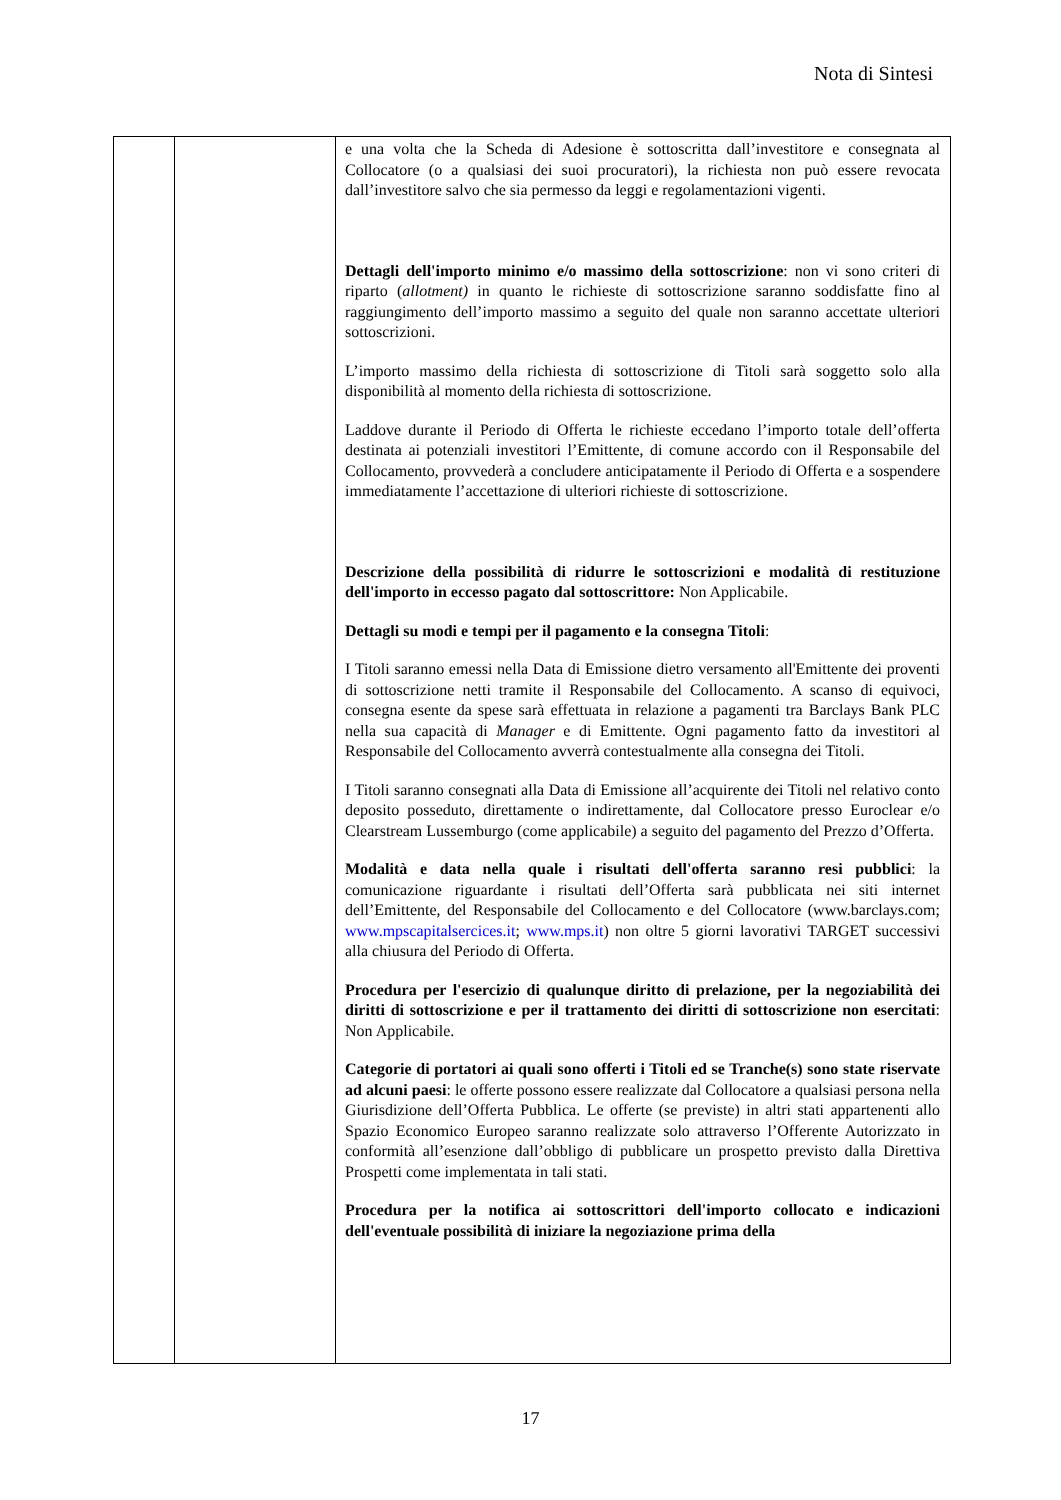Nota di Sintesi
| | | e una volta che la Scheda di Adesione è sottoscritta dall’investitore e consegnata al Collocatore (o a qualsiasi dei suoi procuratori), la richiesta non può essere revocata dall’investitore salvo che sia permesso da leggi e regolamentazioni vigenti. Dettagli dell'importo minimo e/o massimo della sottoscrizione : non vi sono criteri di riparto ( allotment) in quanto le richieste di sottoscrizione saranno soddisfatte fino al raggiungimento dell’importo massimo a seguito del quale non saranno accettate ulteriori sottoscrizioni. L’importo massimo della richiesta di sottoscrizione di Titoli sarà soggetto solo alla disponibilità al momento della richiesta di sottoscrizione. Laddove durante il Periodo di Offerta le richieste eccedano l’importo totale dell’offerta destinata ai potenziali investitori l’Emittente, di comune accordo con il Responsabile del Collocamento, provvederà a concludere anticipatamente il Periodo di Offerta e a sospendere immediatamente l’accettazione di ulteriori richieste di sottoscrizione. Descrizione della possibilità di ridurre le sottoscrizioni e modalità di restituzione dell'importo in eccesso pagato dal sottoscrittore: Non Applicabile. Dettagli su modi e tempi per il pagamento e la consegna Titoli : I Titoli saranno emessi nella Data di Emissione dietro versamento all'Emittente dei proventi di sottoscrizione netti tramite il Responsabile del Collocamento. A scanso di equivoci, consegna esente da spese sarà effettuata in relazione a pagamenti tra Barclays Bank PLC nella sua capacità di Manager e di Emittente. Ogni pagamento fatto da investitori al Responsabile del Collocamento avverrà contestualmente alla consegna dei Titoli. I Titoli saranno consegnati alla Data di Emissione all’acquirente dei Titoli nel relativo conto deposito posseduto, direttamente o indirettamente, dal Collocatore presso Euroclear e/o Clearstream Lussemburgo (come applicabile) a seguito del pagamento del Prezzo d’Offerta. Modalità e data nella quale i risultati dell'offerta saranno resi pubblici : la comunicazione riguardante i risultati dell’Offerta sarà pubblicata nei siti internet dell’Emittente, del Responsabile del Collocamento e del Collocatore (www.barclays.com; www.mpscapitalsercices.it ; www.mps.it ) non oltre 5 giorni lavorativi TARGET successivi alla chiusura del Periodo di Offerta. Procedura per l'esercizio di qualunque diritto di prelazione, per la negoziabilità dei diritti di sottoscrizione e per il trattamento dei diritti di sottoscrizione non esercitati : Non Applicabile. Categorie di portatori ai quali sono offerti i Titoli ed se Tranche(s) sono state riservate ad alcuni paesi : le offerte possono essere realizzate dal Collocatore a qualsiasi persona nella Giurisdizione dell’Offerta Pubblica. Le offerte (se previste) in altri stati appartenenti allo Spazio Economico Europeo saranno realizzate solo attraverso l’Offerente Autorizzato in conformità all’esenzione dall’obbligo di pubblicare un prospetto previsto dalla Direttiva Prospetti come implementata in tali stati. Procedura per la notifica ai sottoscrittori dell'importo collocato e indicazioni dell'eventuale possibilità di iniziare la negoziazione prima della |
17